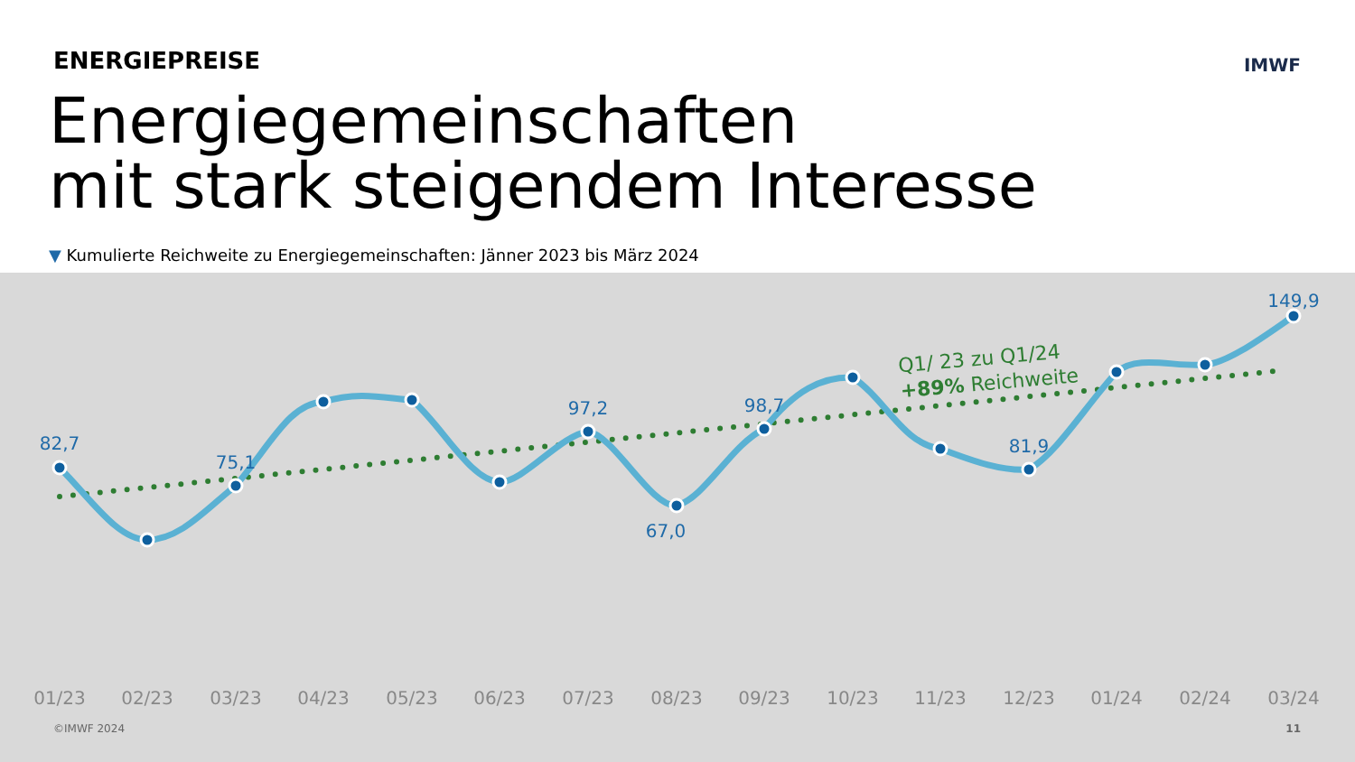ENERGIEPREISE IMWF
Energiegemeinschaften
mit stark steigendem Interesse
▼ Kumulierte Reichweite zu Energiegemeinschaften: Jänner 2023 bis März 2024
82,7
75,1
97,2
67,0
98,7
81,9
149,9
Q1/ 23 zu Q1/24
+89% Reichweite
01/23
02/23
03/23
04/23
05/23
06/23
07/23
08/23
09/23
10/23
11/23
12/23
01/24
02/24
03/24
©IMWF 2024 11